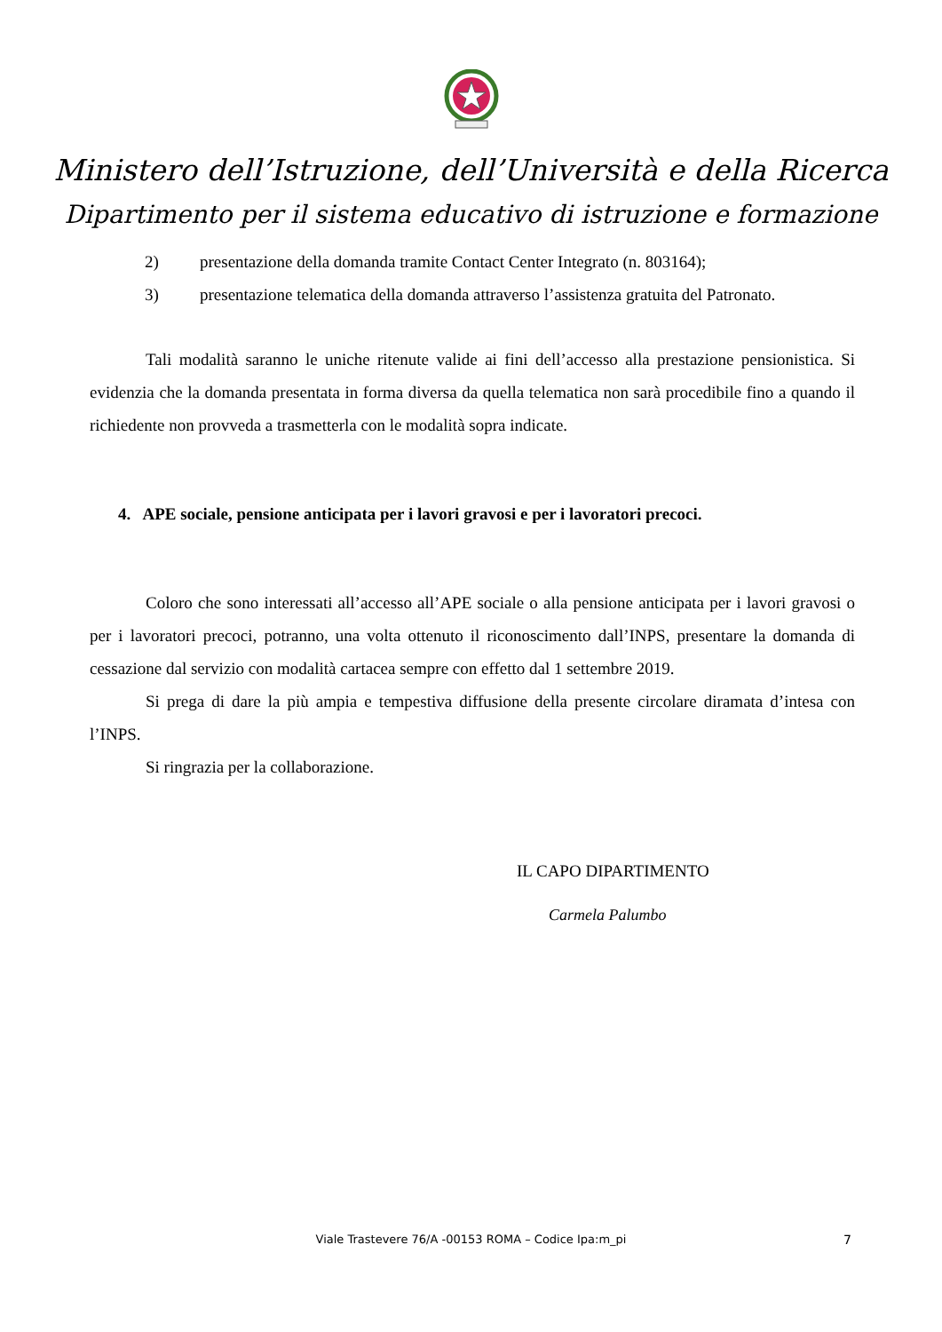Ministero dell’Istruzione, dell’Università e della Ricerca
Dipartimento per il sistema educativo di istruzione e formazione
2) presentazione della domanda tramite Contact Center Integrato (n. 803164);
3) presentazione telematica della domanda attraverso l’assistenza gratuita del Patronato.
Tali modalità saranno le uniche ritenute valide ai fini dell’accesso alla prestazione pensionistica. Si evidenzia che la domanda presentata in forma diversa da quella telematica non sarà procedibile fino a quando il richiedente non provveda a trasmetterla con le modalità sopra indicate.
4. APE sociale, pensione anticipata per i lavori gravosi e per i lavoratori precoci.
Coloro che sono interessati all’accesso all’APE sociale o alla pensione anticipata per i lavori gravosi o per i lavoratori precoci, potranno, una volta ottenuto il riconoscimento dall’INPS, presentare la domanda di cessazione dal servizio con modalità cartacea sempre con effetto dal 1 settembre 2019.
Si prega di dare la più ampia e tempestiva diffusione della presente circolare diramata d’intesa con l’INPS.
Si ringrazia per la collaborazione.
IL CAPO DIPARTIMENTO
Carmela Palumbo
Viale Trastevere 76/A -00153 ROMA – Codice Ipa:m_pi 7